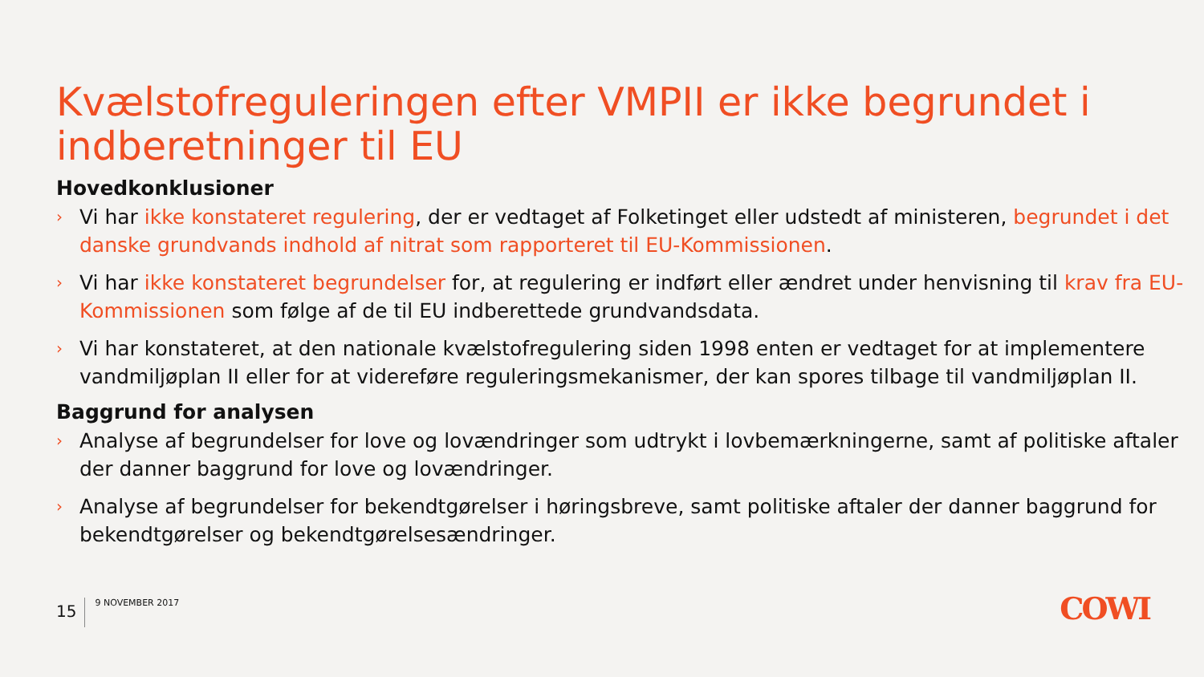Kvælstofreguleringen efter VMPII er ikke begrundet i indberetninger til EU
Hovedkonklusioner
› Vi har ikke konstateret regulering, der er vedtaget af Folketinget eller udstedt af ministeren, begrundet i det danske grundvands indhold af nitrat som rapporteret til EU-Kommissionen.
› Vi har ikke konstateret begrundelser for, at regulering er indført eller ændret under henvisning til krav fra EU-Kommissionen som følge af de til EU indberettede grundvandsdata.
› Vi har konstateret, at den nationale kvælstofregulering siden 1998 enten er vedtaget for at implementere vandmiljøplan II eller for at videreføre reguleringsmekanismer, der kan spores tilbage til vandmiljøplan II.
Baggrund for analysen
› Analyse af begrundelser for love og lovændringer som udtrykt i lovbemærkningerne, samt af politiske aftaler der danner baggrund for love og lovændringer.
› Analyse af begrundelser for bekendtgørelser i høringsbreve, samt politiske aftaler der danner baggrund for bekendtgørelser og bekendtgørelsesændringer.
15
9 NOVEMBER 2017
COWI